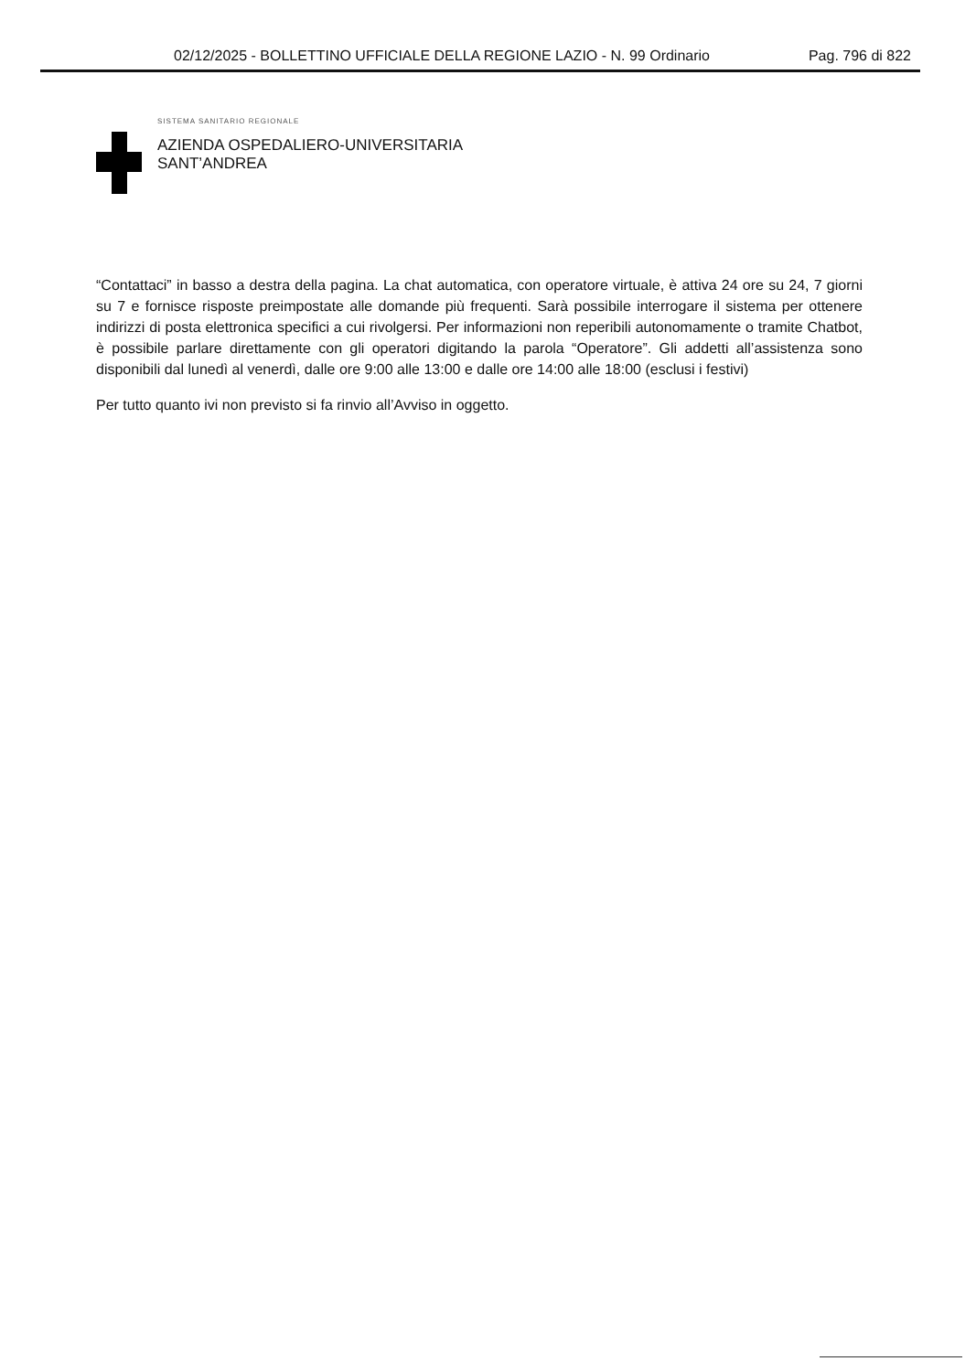02/12/2025 - BOLLETTINO UFFICIALE DELLA REGIONE LAZIO - N. 99 Ordinario Pag. 796 di 822
SISTEMA SANITARIO REGIONALE
AZIENDA OSPEDALIERO-UNIVERSITARIA
SANT’ANDREA
“Contattaci” in basso a destra della pagina. La chat automatica, con operatore virtuale, è attiva 24 ore su 24, 7 giorni su 7 e fornisce risposte preimpostate alle domande più frequenti. Sarà possibile interrogare il sistema per ottenere indirizzi di posta elettronica specifici a cui rivolgersi. Per informazioni non reperibili autonomamente o tramite Chatbot, è possibile parlare direttamente con gli operatori digitando la parola “Operatore”. Gli addetti all’assistenza sono disponibili dal lunedì al venerdì, dalle ore 9:00 alle 13:00 e dalle ore 14:00 alle 18:00 (esclusi i festivi)
Per tutto quanto ivi non previsto si fa rinvio all’Avviso in oggetto.